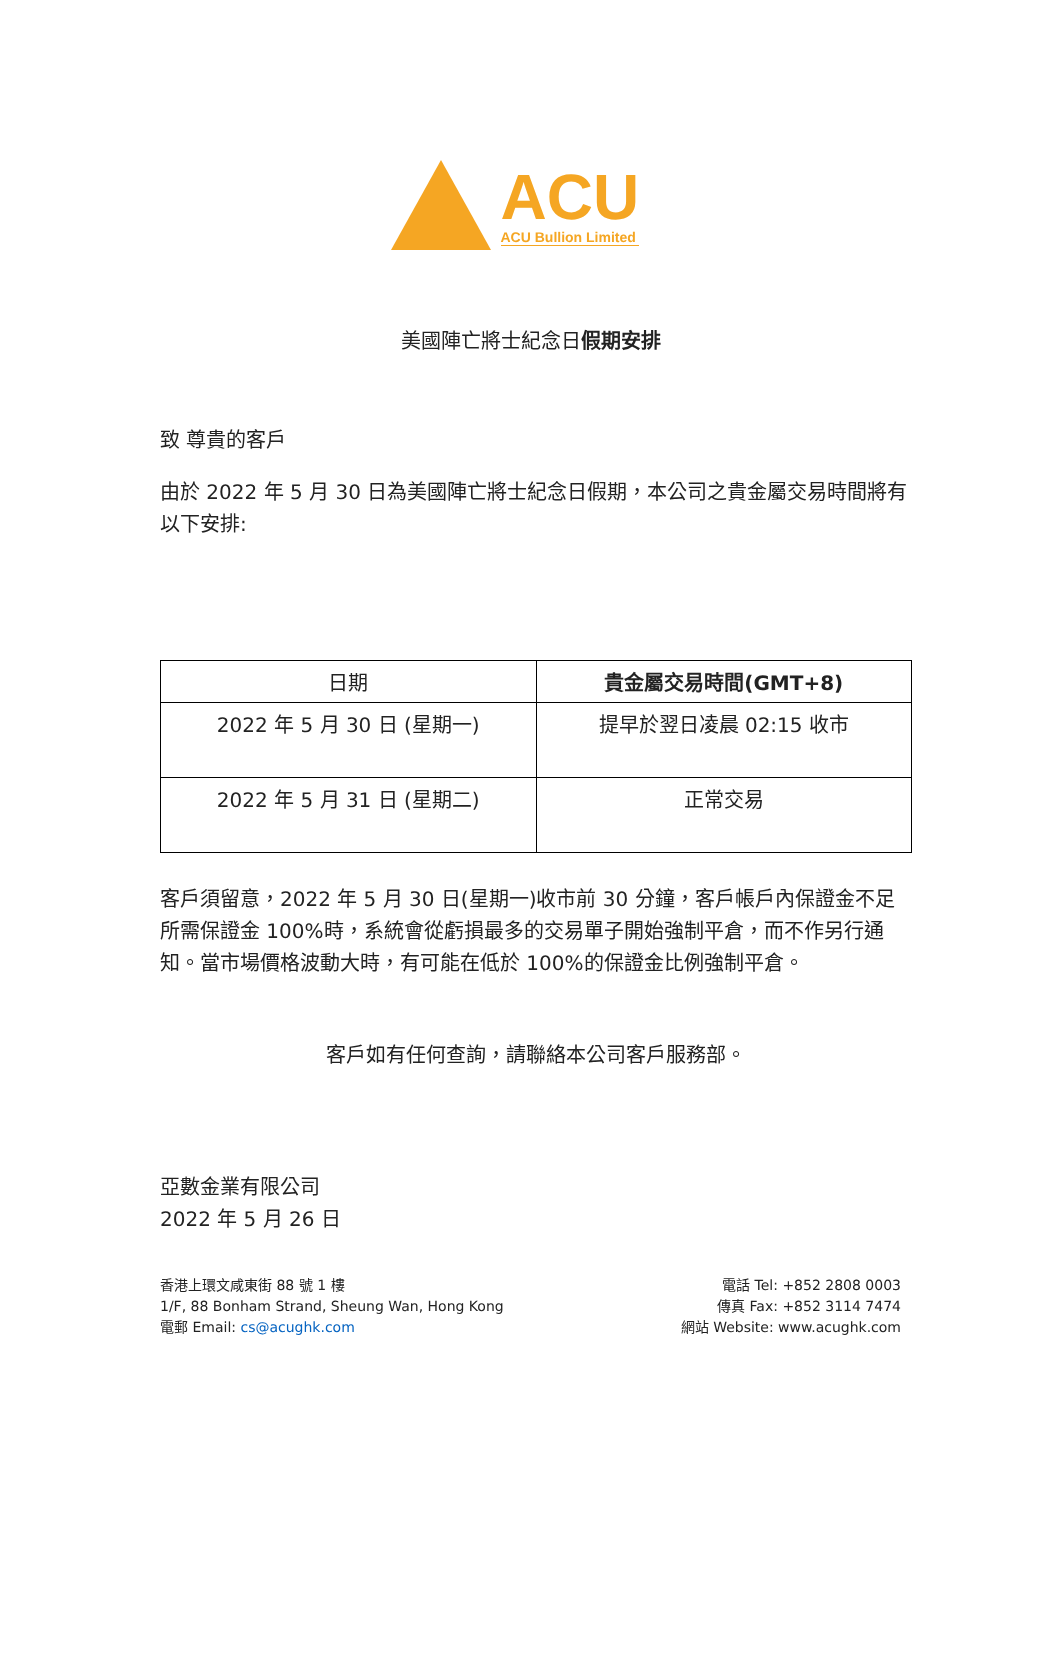ACU
ACU Bullion Limited
美國陣亡將士紀念日假期安排
致 尊貴的客戶
由於 2022 年 5 月 30 日為美國陣亡將士紀念日假期，本公司之貴金屬交易時間將有以下安排:
| 日期 | 貴金屬交易時間(GMT+8) |
| --- | --- |
| 2022 年 5 月 30 日 (星期一) | 提早於翌日凌晨 02:15 收市 |
| 2022 年 5 月 31 日 (星期二) | 正常交易 |
客戶須留意，2022 年 5 月 30 日(星期一)收市前 30 分鐘，客戶帳戶內保證金不足所需保證金 100%時，系統會從虧損最多的交易單子開始強制平倉，而不作另行通知。當市場價格波動大時，有可能在低於 100%的保證金比例強制平倉。
客戶如有任何查詢，請聯絡本公司客戶服務部。
亞數金業有限公司
2022 年 5 月 26 日
香港上環文咸東街 88 號 1 樓
1/F, 88 Bonham Strand, Sheung Wan, Hong Kong
電郵 Email: cs@acughk.com
電話 Tel: +852 2808 0003
傳真 Fax: +852 3114 7474
網站 Website: www.acughk.com